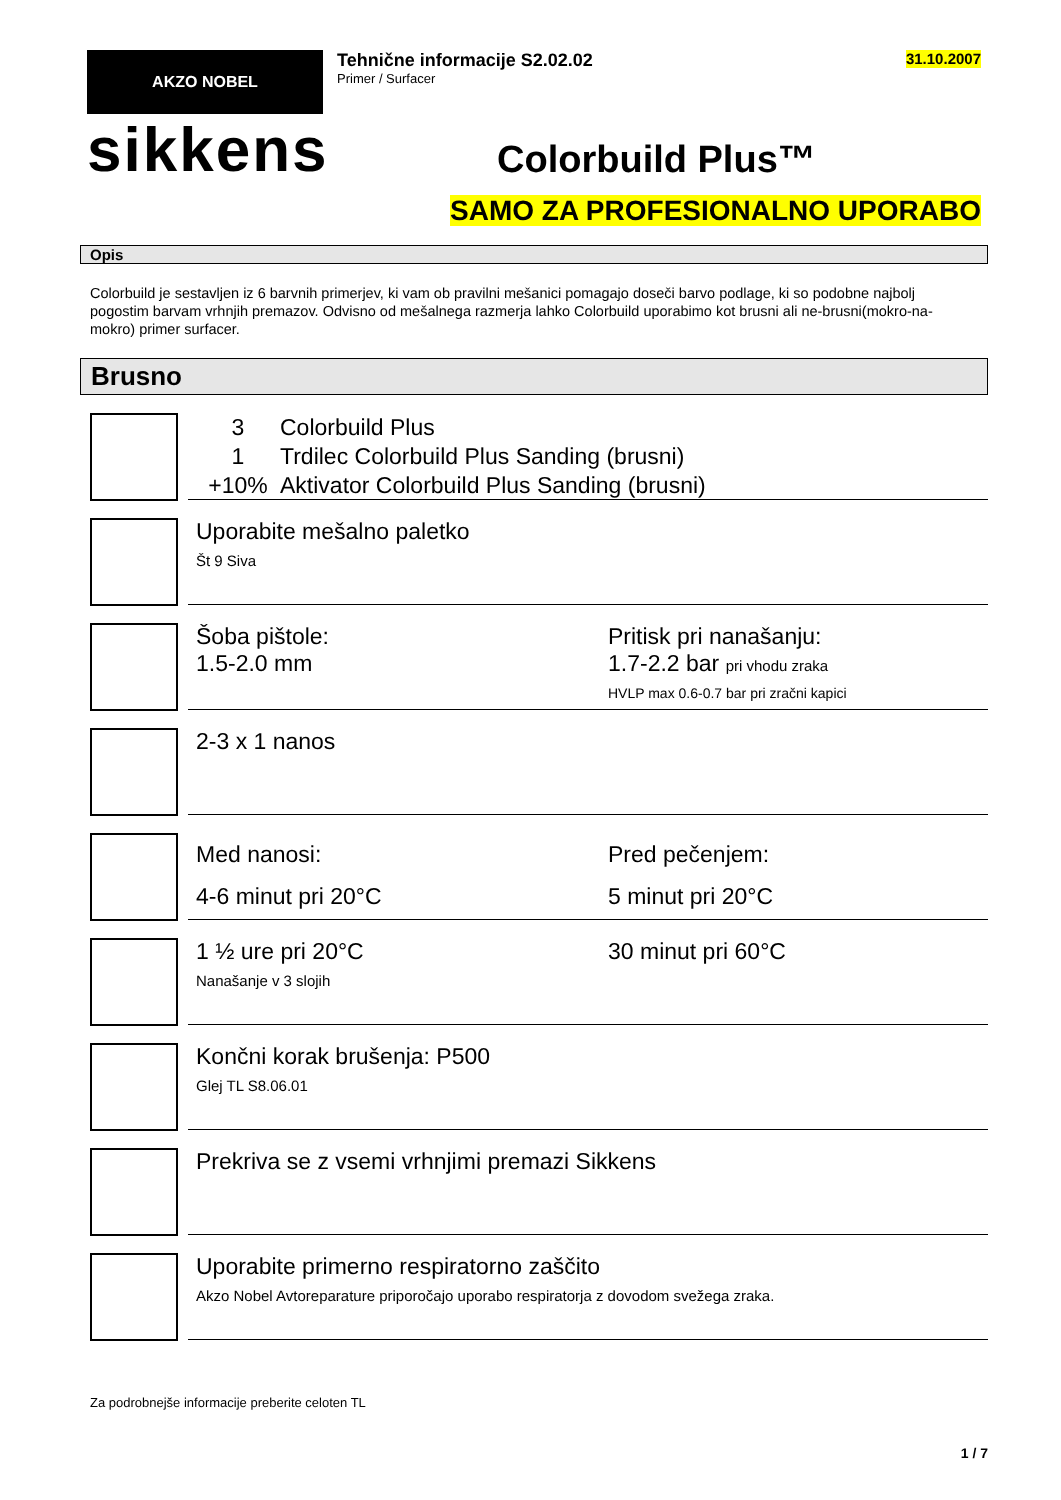AKZO NOBEL
sikkens
Tehnične informacije S2.02.02
Primer / Surfacer
Colorbuild Plus™
31.10.2007
SAMO ZA PROFESIONALNO UPORABO
Opis
Colorbuild je sestavljen iz 6 barvnih primerjev, ki vam ob pravilni mešanici pomagajo doseči barvo podlage, ki so podobne najbolj pogostim barvam vrhnjih premazov. Odvisno od mešalnega razmerja lahko Colorbuild uporabimo kot brusni ali ne-brusni(mokro-na-mokro) primer surfacer.
Brusno
3
1
+10%
Colorbuild Plus
Trdilec Colorbuild Plus Sanding (brusni)
Aktivator Colorbuild Plus Sanding (brusni)
Uporabite mešalno paletko
Št 9 Siva
Šoba pištole:
1.5-2.0 mm
Pritisk pri nanašanju:
1.7-2.2 bar pri vhodu zraka
HVLP max 0.6-0.7 bar pri zračni kapici
2-3 x 1 nanos
Med nanosi:
4-6 minut pri 20°C
Pred pečenjem:
5 minut pri 20°C
1 ½ ure pri 20°C
Nanašanje v 3 slojih
30 minut pri 60°C
Končni korak brušenja: P500
Glej TL S8.06.01
Prekriva se z vsemi vrhnjimi premazi Sikkens
Uporabite primerno respiratorno zaščito
Akzo Nobel Avtoreparature priporočajo uporabo respiratorja z dovodom svežega zraka.
Za podrobnejše informacije preberite celoten TL
1 / 7